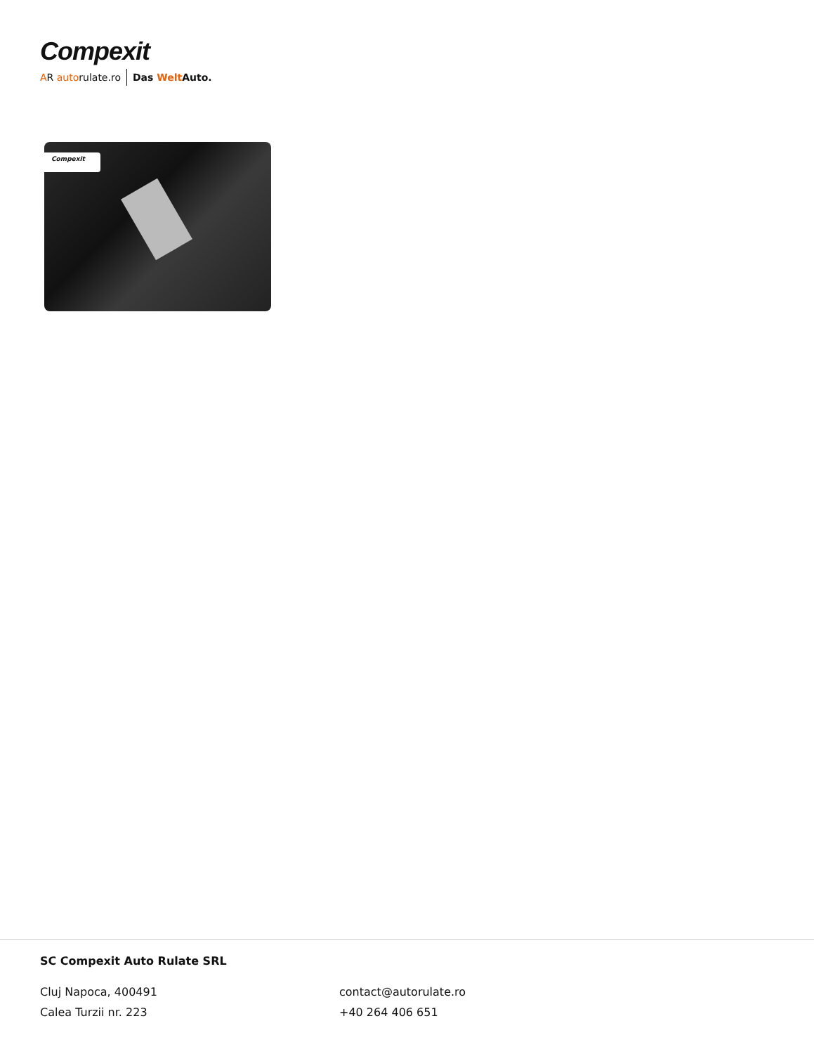Compexit
AR autorulate.ro Das Welt Auto.
Compexit
SC Compexit Auto Rulate SRL
Cluj Napoca, 400491
Calea Turzii nr. 223
contact@autorulate.ro
+40 264 406 651